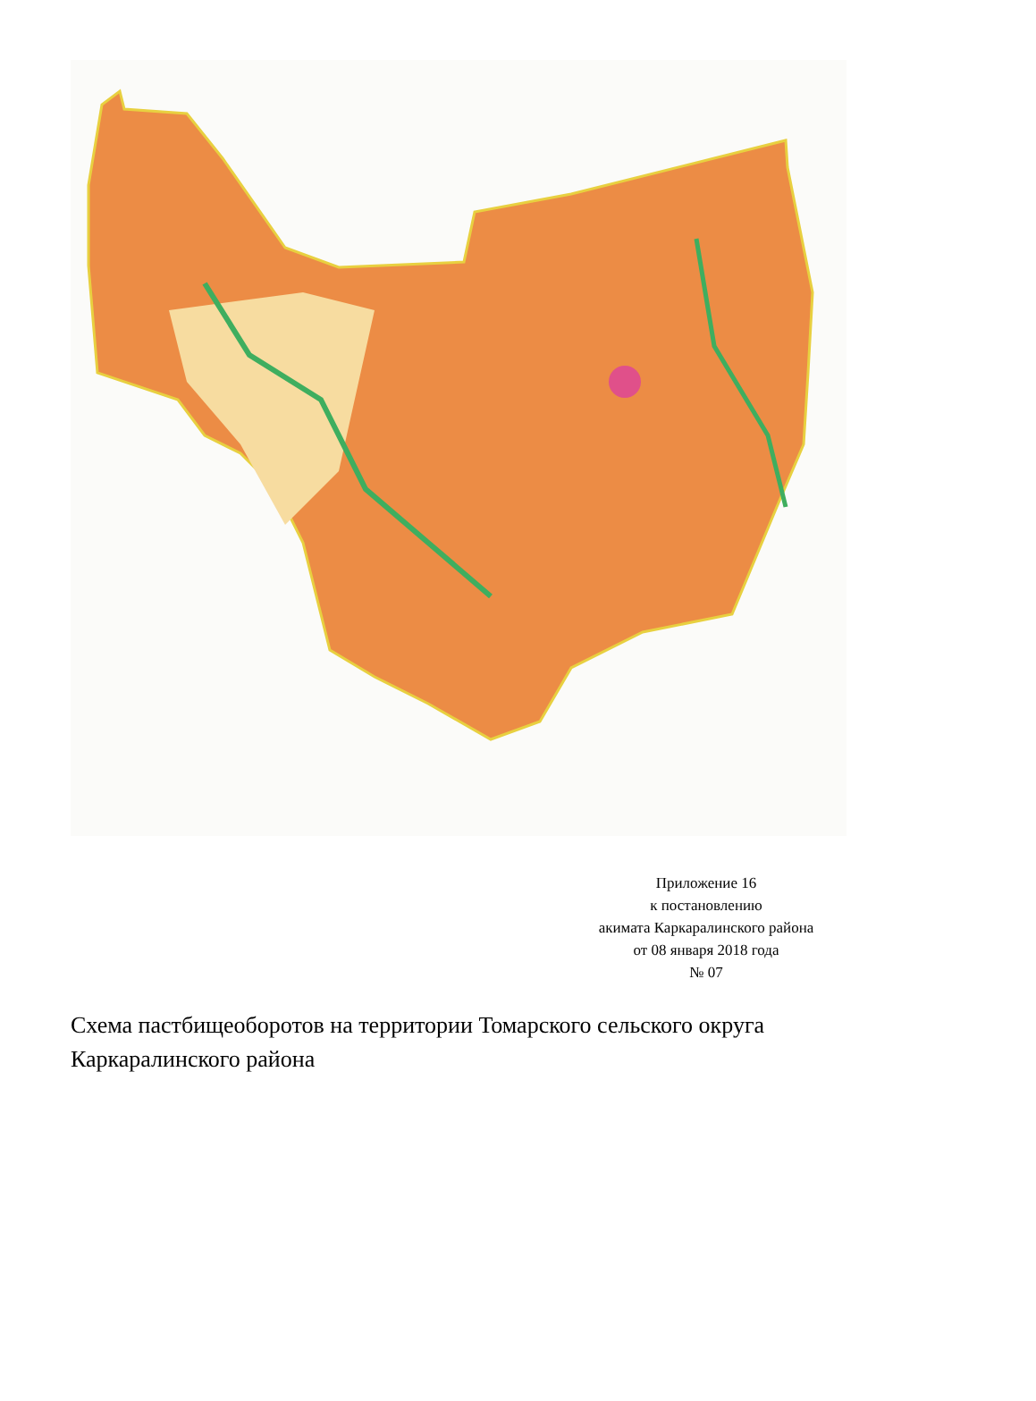Приложение 16
к постановлению
акимата Каркаралинского района
от 08 января 2018 года
№ 07
Схема пастбищеоборотов на территории Томарского сельского округа Каркаралинского района